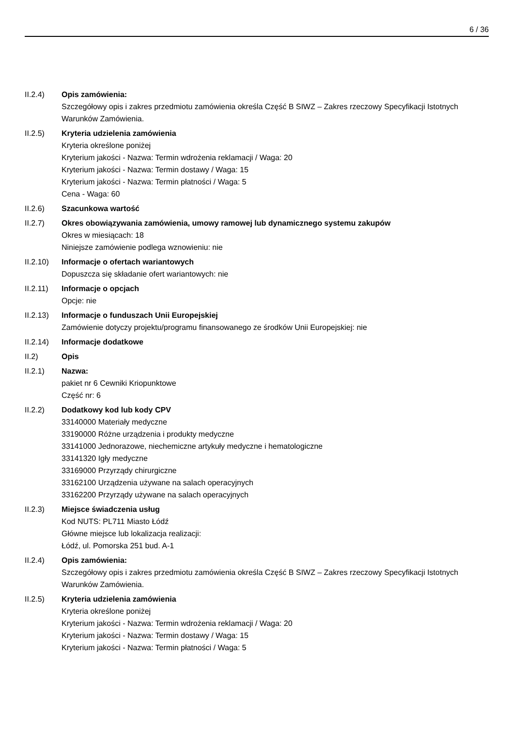6 / 36
II.2.4) Opis zamówienia:
Szczegółowy opis i zakres przedmiotu zamówienia określa Część B SIWZ – Zakres rzeczowy Specyfikacji Istotnych Warunków Zamówienia.
II.2.5) Kryteria udzielenia zamówienia
Kryteria określone poniżej
Kryterium jakości - Nazwa: Termin wdrożenia reklamacji / Waga: 20
Kryterium jakości - Nazwa: Termin dostawy / Waga: 15
Kryterium jakości - Nazwa: Termin płatności / Waga: 5
Cena - Waga: 60
II.2.6) Szacunkowa wartość
II.2.7) Okres obowiązywania zamówienia, umowy ramowej lub dynamicznego systemu zakupów
Okres w miesiącach: 18
Niniejsze zamówienie podlega wznowieniu: nie
II.2.10)
Informacje o ofertach wariantowych
Dopuszcza się składanie ofert wariantowych: nie
II.2.11)
Informacje o opcjach
Opcje: nie
II.2.13)
Informacje o funduszach Unii Europejskiej
Zamówienie dotyczy projektu/programu finansowanego ze środków Unii Europejskiej: nie
II.2.14)
Informacje dodatkowe
II.2) Opis
II.2.1) Nazwa:
pakiet nr 6 Cewniki Kriopunktowe
Część nr: 6
II.2.2) Dodatkowy kod lub kody CPV
33140000 Materiały medyczne
33190000 Różne urządzenia i produkty medyczne
33141000 Jednorazowe, niechemiczne artykuły medyczne i hematologiczne
33141320 Igły medyczne
33169000 Przyrządy chirurgiczne
33162100 Urządzenia używane na salach operacyjnych
33162200 Przyrządy używane na salach operacyjnych
II.2.3) Miejsce świadczenia usług
Kod NUTS: PL711 Miasto Łódź
Główne miejsce lub lokalizacja realizacji:
Łódź, ul. Pomorska 251 bud. A-1
II.2.4) Opis zamówienia:
Szczegółowy opis i zakres przedmiotu zamówienia określa Część B SIWZ – Zakres rzeczowy Specyfikacji Istotnych Warunków Zamówienia.
II.2.5) Kryteria udzielenia zamówienia
Kryteria określone poniżej
Kryterium jakości - Nazwa: Termin wdrożenia reklamacji / Waga: 20
Kryterium jakości - Nazwa: Termin dostawy / Waga: 15
Kryterium jakości - Nazwa: Termin płatności / Waga: 5